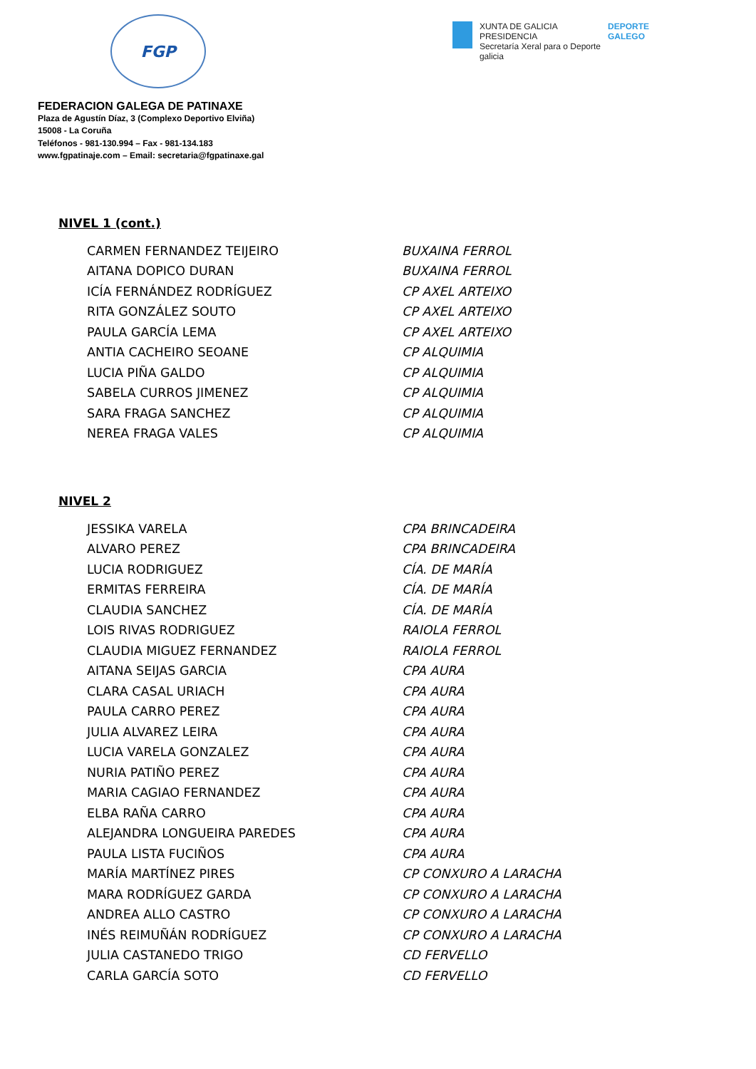FGP
XUNTA DE GALICIA
PRESIDENCIA
Secretaría Xeral para o Deporte
galicia
DEPORTE
GALEGO
FEDERACION GALEGA DE PATINAXE
Plaza de Agustín Díaz, 3 (Complexo Deportivo Elviña)
15008 - La Coruña
Teléfonos - 981-130.994 – Fax - 981-134.183
www.fgpatinaje.com – Email: secretaria@fgpatinaxe.gal
NIVEL 1 (cont.)
| CARMEN FERNANDEZ TEIJEIRO | BUXAINA FERROL |
| AITANA DOPICO DURAN | BUXAINA FERROL |
| ICÍA FERNÁNDEZ RODRÍGUEZ | CP AXEL ARTEIXO |
| RITA GONZÁLEZ SOUTO | CP AXEL ARTEIXO |
| PAULA GARCÍA LEMA | CP AXEL ARTEIXO |
| ANTIA CACHEIRO SEOANE | CP ALQUIMIA |
| LUCIA PIÑA GALDO | CP ALQUIMIA |
| SABELA CURROS JIMENEZ | CP ALQUIMIA |
| SARA FRAGA SANCHEZ | CP ALQUIMIA |
| NEREA FRAGA VALES | CP ALQUIMIA |
NIVEL 2
| JESSIKA VARELA | CPA BRINCADEIRA |
| ALVARO PEREZ | CPA BRINCADEIRA |
| LUCIA RODRIGUEZ | CÍA. DE MARÍA |
| ERMITAS FERREIRA | CÍA. DE MARÍA |
| CLAUDIA SANCHEZ | CÍA. DE MARÍA |
| LOIS RIVAS RODRIGUEZ | RAIOLA FERROL |
| CLAUDIA MIGUEZ FERNANDEZ | RAIOLA FERROL |
| AITANA SEIJAS GARCIA | CPA AURA |
| CLARA CASAL URIACH | CPA AURA |
| PAULA CARRO PEREZ | CPA AURA |
| JULIA ALVAREZ LEIRA | CPA AURA |
| LUCIA VARELA GONZALEZ | CPA AURA |
| NURIA PATIÑO PEREZ | CPA AURA |
| MARIA CAGIAO FERNANDEZ | CPA AURA |
| ELBA RAÑA CARRO | CPA AURA |
| ALEJANDRA LONGUEIRA PAREDES | CPA AURA |
| PAULA LISTA FUCIÑOS | CPA AURA |
| MARÍA MARTÍNEZ PIRES | CP CONXURO A LARACHA |
| MARA RODRÍGUEZ GARDA | CP CONXURO A LARACHA |
| ANDREA ALLO CASTRO | CP CONXURO A LARACHA |
| INÉS REIMUÑÁN RODRÍGUEZ | CP CONXURO A LARACHA |
| JULIA CASTANEDO TRIGO | CD FERVELLO |
| CARLA GARCÍA SOTO | CD FERVELLO |